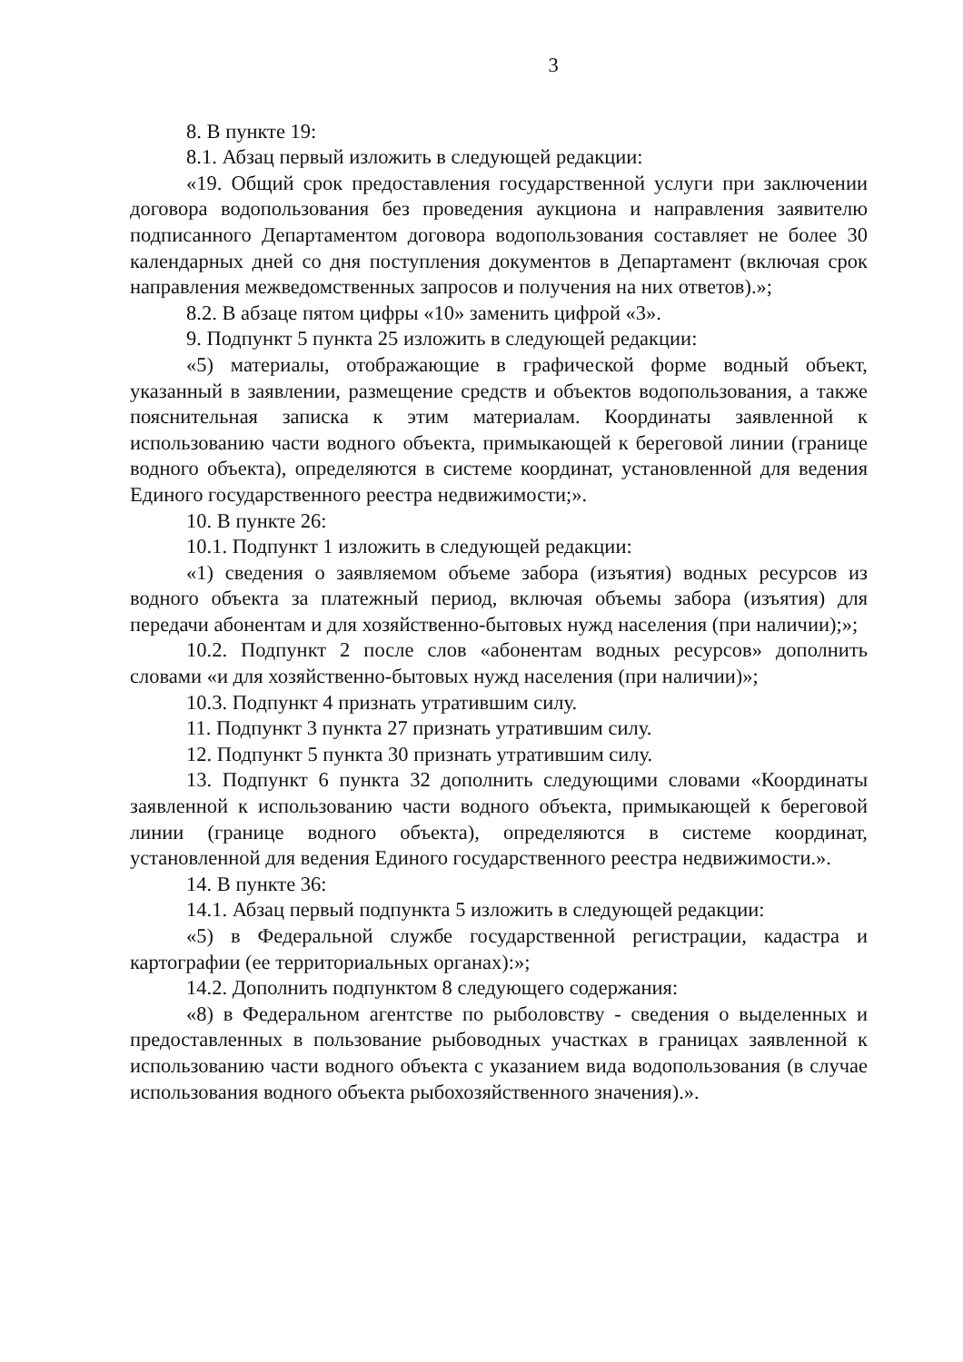3
8. В пункте 19:
8.1. Абзац первый изложить в следующей редакции:
«19. Общий срок предоставления государственной услуги при заключении договора водопользования без проведения аукциона и направления заявителю подписанного Департаментом договора водопользования составляет не более 30 календарных дней со дня поступления документов в Департамент (включая срок направления межведомственных запросов и получения на них ответов).»;
8.2. В абзаце пятом цифры «10» заменить цифрой «3».
9. Подпункт 5 пункта 25 изложить в следующей редакции:
«5) материалы, отображающие в графической форме водный объект, указанный в заявлении, размещение средств и объектов водопользования, а также пояснительная записка к этим материалам. Координаты заявленной к использованию части водного объекта, примыкающей к береговой линии (границе водного объекта), определяются в системе координат, установленной для ведения Единого государственного реестра недвижимости;».
10. В пункте 26:
10.1. Подпункт 1 изложить в следующей редакции:
«1) сведения о заявляемом объеме забора (изъятия) водных ресурсов из водного объекта за платежный период, включая объемы забора (изъятия) для передачи абонентам и для хозяйственно-бытовых нужд населения (при наличии);»;
10.2. Подпункт 2 после слов «абонентам водных ресурсов» дополнить словами «и для хозяйственно-бытовых нужд населения (при наличии)»;
10.3. Подпункт 4 признать утратившим силу.
11. Подпункт 3 пункта 27 признать утратившим силу.
12. Подпункт 5 пункта 30 признать утратившим силу.
13. Подпункт 6 пункта 32 дополнить следующими словами «Координаты заявленной к использованию части водного объекта, примыкающей к береговой линии (границе водного объекта), определяются в системе координат, установленной для ведения Единого государственного реестра недвижимости.».
14. В пункте 36:
14.1. Абзац первый подпункта 5 изложить в следующей редакции:
«5) в Федеральной службе государственной регистрации, кадастра и картографии (ее территориальных органах):»;
14.2. Дополнить подпунктом 8 следующего содержания:
«8) в Федеральном агентстве по рыболовству - сведения о выделенных и предоставленных в пользование рыбоводных участках в границах заявленной к использованию части водного объекта с указанием вида водопользования (в случае использования водного объекта рыбохозяйственного значения).».